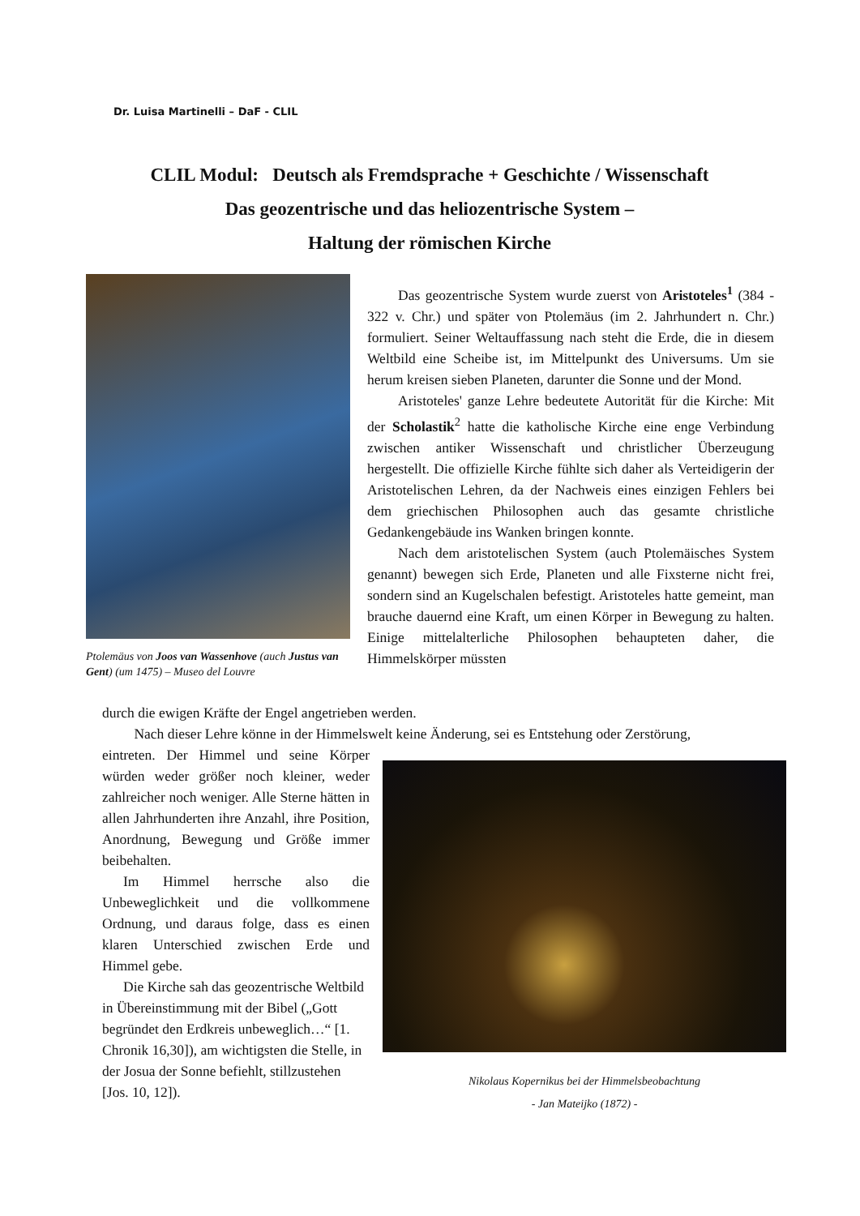Dr. Luisa Martinelli – DaF - CLIL
CLIL Modul: Deutsch als Fremdsprache + Geschichte / Wissenschaft
Das geozentrische und das heliozentrische System –
Haltung der römischen Kirche
Ptolemäus von Joos van Wassenhove (auch Justus van Gent) (um 1475) – Museo del Louvre
Das geozentrische System wurde zuerst von Aristoteles<sup>1</sup> (384 - 322 v. Chr.) und später von Ptolemäus (im 2. Jahrhundert n. Chr.) formuliert. Seiner Weltauffassung nach steht die Erde, die in diesem Weltbild eine Scheibe ist, im Mittelpunkt des Universums. Um sie herum kreisen sieben Planeten, darunter die Sonne und der Mond.
Aristoteles' ganze Lehre bedeutete Autorität für die Kirche: Mit der Scholastik<sup>2</sup> hatte die katholische Kirche eine enge Verbindung zwischen antiker Wissenschaft und christlicher Überzeugung hergestellt. Die offizielle Kirche fühlte sich daher als Verteidigerin der Aristotelischen Lehren, da der Nachweis eines einzigen Fehlers bei dem griechischen Philosophen auch das gesamte christliche Gedankengebäude ins Wanken bringen konnte.
Nach dem aristotelischen System (auch Ptolemäisches System genannt) bewegen sich Erde, Planeten und alle Fixsterne nicht frei, sondern sind an Kugelschalen befestigt. Aristoteles hatte gemeint, man brauche dauernd eine Kraft, um einen Körper in Bewegung zu halten. Einige mittelalterliche Philosophen behaupteten daher, die Himmelskörper müssten
durch die ewigen Kräfte der Engel angetrieben werden.
Nach dieser Lehre könne in der Himmelswelt keine Änderung, sei es Entstehung oder Zerstörung,
eintreten. Der Himmel und seine Körper würden weder größer noch kleiner, weder zahlreicher noch weniger. Alle Sterne hätten in allen Jahrhunderten ihre Anzahl, ihre Position, Anordnung, Bewegung und Größe immer beibehalten.
Im Himmel herrsche also die Unbeweglichkeit und die vollkommene Ordnung, und daraus folge, dass es einen klaren Unterschied zwischen Erde und Himmel gebe.
Die Kirche sah das geozentrische Weltbild in Übereinstimmung mit der Bibel („Gott begründet den Erdkreis unbeweglich…“ [1. Chronik 16,30]), am wichtigsten die Stelle, in der Josua der Sonne befiehlt, stillzustehen [Jos. 10, 12]).
Nikolaus Kopernikus bei der Himmelsbeobachtung
- Jan Mateijko (1872) -